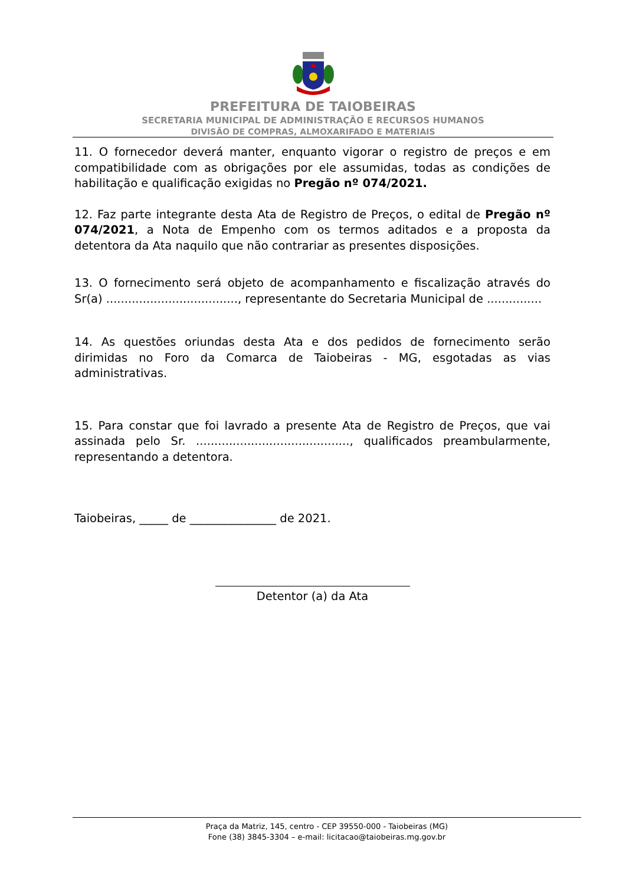PREFEITURA DE TAIOBEIRAS
SECRETARIA MUNICIPAL DE ADMINISTRAÇÃO E RECURSOS HUMANOS
DIVISÃO DE COMPRAS, ALMOXARIFADO E MATERIAIS
11. O fornecedor deverá manter, enquanto vigorar o registro de preços e em compatibilidade com as obrigações por ele assumidas, todas as condições de habilitação e qualificação exigidas no Pregão nº 074/2021.
12. Faz parte integrante desta Ata de Registro de Preços, o edital de Pregão nº 074/2021, a Nota de Empenho com os termos aditados e a proposta da detentora da Ata naquilo que não contrariar as presentes disposições.
13. O fornecimento será objeto de acompanhamento e fiscalização através do Sr(a) ...................................., representante do Secretaria Municipal de ...............
14. As questões oriundas desta Ata e dos pedidos de fornecimento serão dirimidas no Foro da Comarca de Taiobeiras - MG, esgotadas as vias administrativas.
15. Para constar que foi lavrado a presente Ata de Registro de Preços, que vai assinada pelo Sr. .........................................., qualificados preambularmente, representando a detentora.
Taiobeiras, _____ de _______________ de 2021.
Detentor (a) da Ata
Praça da Matriz, 145, centro - CEP 39550-000 - Taiobeiras (MG)
Fone (38) 3845-3304 – e-mail: licitacao@taiobeiras.mg.gov.br